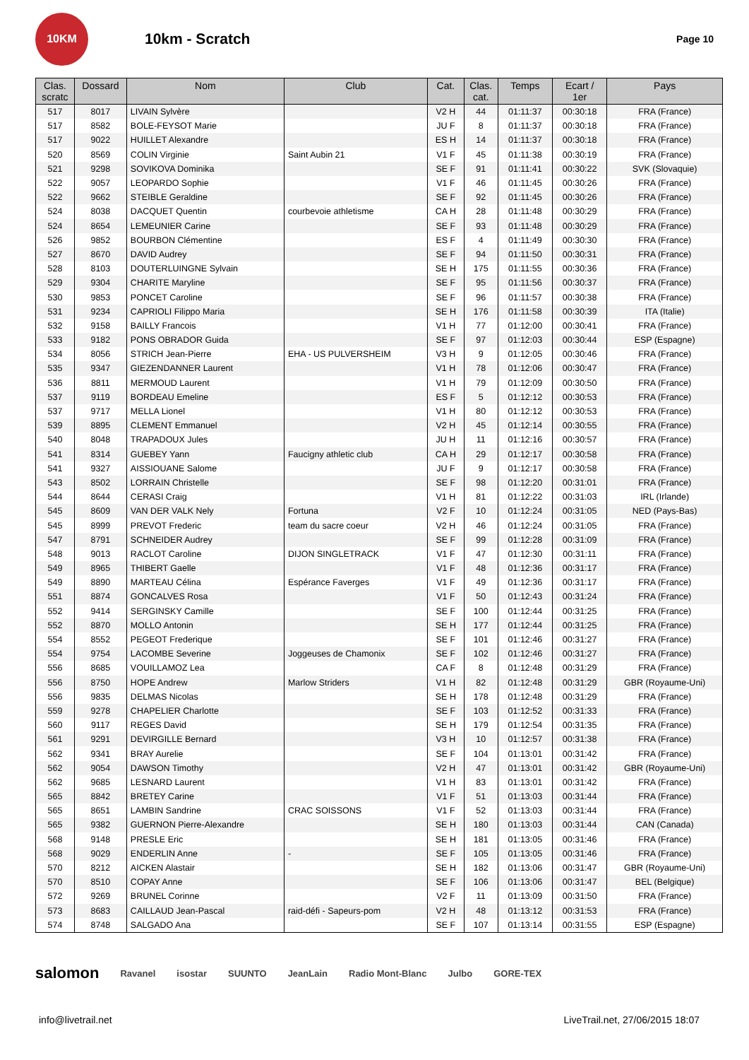10KM
10km - Scratch
Page 10
| Clas. scratc | Dossard | Nom | Club | Cat. | Clas. cat. | Temps | Ecart / 1er | Pays |
| --- | --- | --- | --- | --- | --- | --- | --- | --- |
| 517 | 8017 | LIVAIN Sylvère | | V2 H | 44 | 01:11:37 | 00:30:18 | FRA (France) |
| 517 | 8582 | BOLE-FEYSOT Marie | | JU F | 8 | 01:11:37 | 00:30:18 | FRA (France) |
| 517 | 9022 | HUILLET Alexandre | | ES H | 14 | 01:11:37 | 00:30:18 | FRA (France) |
| 520 | 8569 | COLIN Virginie | Saint Aubin 21 | V1 F | 45 | 01:11:38 | 00:30:19 | FRA (France) |
| 521 | 9298 | SOVIKOVA Dominika | | SE F | 91 | 01:11:41 | 00:30:22 | SVK (Slovaquie) |
| 522 | 9057 | LEOPARDO Sophie | | V1 F | 46 | 01:11:45 | 00:30:26 | FRA (France) |
| 522 | 9662 | STEIBLE Geraldine | | SE F | 92 | 01:11:45 | 00:30:26 | FRA (France) |
| 524 | 8038 | DACQUET Quentin | courbevoie athletisme | CA H | 28 | 01:11:48 | 00:30:29 | FRA (France) |
| 524 | 8654 | LEMEUNIER Carine | | SE F | 93 | 01:11:48 | 00:30:29 | FRA (France) |
| 526 | 9852 | BOURBON Clémentine | | ES F | 4 | 01:11:49 | 00:30:30 | FRA (France) |
| 527 | 8670 | DAVID Audrey | | SE F | 94 | 01:11:50 | 00:30:31 | FRA (France) |
| 528 | 8103 | DOUTERLUINGNE Sylvain | | SE H | 175 | 01:11:55 | 00:30:36 | FRA (France) |
| 529 | 9304 | CHARITE Maryline | | SE F | 95 | 01:11:56 | 00:30:37 | FRA (France) |
| 530 | 9853 | PONCET Caroline | | SE F | 96 | 01:11:57 | 00:30:38 | FRA (France) |
| 531 | 9234 | CAPRIOLI Filippo Maria | | SE H | 176 | 01:11:58 | 00:30:39 | ITA (Italie) |
| 532 | 9158 | BAILLY Francois | | V1 H | 77 | 01:12:00 | 00:30:41 | FRA (France) |
| 533 | 9182 | PONS OBRADOR Guida | | SE F | 97 | 01:12:03 | 00:30:44 | ESP (Espagne) |
| 534 | 8056 | STRICH Jean-Pierre | EHA - US PULVERSHEIM | V3 H | 9 | 01:12:05 | 00:30:46 | FRA (France) |
| 535 | 9347 | GIEZENDANNER Laurent | | V1 H | 78 | 01:12:06 | 00:30:47 | FRA (France) |
| 536 | 8811 | MERMOUD Laurent | | V1 H | 79 | 01:12:09 | 00:30:50 | FRA (France) |
| 537 | 9119 | BORDEAU Emeline | | ES F | 5 | 01:12:12 | 00:30:53 | FRA (France) |
| 537 | 9717 | MELLA Lionel | | V1 H | 80 | 01:12:12 | 00:30:53 | FRA (France) |
| 539 | 8895 | CLEMENT Emmanuel | | V2 H | 45 | 01:12:14 | 00:30:55 | FRA (France) |
| 540 | 8048 | TRAPADOUX Jules | | JU H | 11 | 01:12:16 | 00:30:57 | FRA (France) |
| 541 | 8314 | GUEBEY Yann | Faucigny athletic club | CA H | 29 | 01:12:17 | 00:30:58 | FRA (France) |
| 541 | 9327 | AISSIOUANE Salome | | JU F | 9 | 01:12:17 | 00:30:58 | FRA (France) |
| 543 | 8502 | LORRAIN Christelle | | SE F | 98 | 01:12:20 | 00:31:01 | FRA (France) |
| 544 | 8644 | CERASI Craig | | V1 H | 81 | 01:12:22 | 00:31:03 | IRL (Irlande) |
| 545 | 8609 | VAN DER VALK Nely | Fortuna | V2 F | 10 | 01:12:24 | 00:31:05 | NED (Pays-Bas) |
| 545 | 8999 | PREVOT Frederic | team du sacre coeur | V2 H | 46 | 01:12:24 | 00:31:05 | FRA (France) |
| 547 | 8791 | SCHNEIDER Audrey | | SE F | 99 | 01:12:28 | 00:31:09 | FRA (France) |
| 548 | 9013 | RACLOT Caroline | DIJON SINGLETRACK | V1 F | 47 | 01:12:30 | 00:31:11 | FRA (France) |
| 549 | 8965 | THIBERT Gaelle | | V1 F | 48 | 01:12:36 | 00:31:17 | FRA (France) |
| 549 | 8890 | MARTEAU Célina | Espérance Faverges | V1 F | 49 | 01:12:36 | 00:31:17 | FRA (France) |
| 551 | 8874 | GONCALVES Rosa | | V1 F | 50 | 01:12:43 | 00:31:24 | FRA (France) |
| 552 | 9414 | SERGINSKY Camille | | SE F | 100 | 01:12:44 | 00:31:25 | FRA (France) |
| 552 | 8870 | MOLLO Antonin | | SE H | 177 | 01:12:44 | 00:31:25 | FRA (France) |
| 554 | 8552 | PEGEOT Frederique | | SE F | 101 | 01:12:46 | 00:31:27 | FRA (France) |
| 554 | 9754 | LACOMBE Severine | Joggeuses de Chamonix | SE F | 102 | 01:12:46 | 00:31:27 | FRA (France) |
| 556 | 8685 | VOUILLAMOZ Lea | | CA F | 8 | 01:12:48 | 00:31:29 | FRA (France) |
| 556 | 8750 | HOPE Andrew | Marlow Striders | V1 H | 82 | 01:12:48 | 00:31:29 | GBR (Royaume-Uni) |
| 556 | 9835 | DELMAS Nicolas | | SE H | 178 | 01:12:48 | 00:31:29 | FRA (France) |
| 559 | 9278 | CHAPELIER Charlotte | | SE F | 103 | 01:12:52 | 00:31:33 | FRA (France) |
| 560 | 9117 | REGES David | | SE H | 179 | 01:12:54 | 00:31:35 | FRA (France) |
| 561 | 9291 | DEVIRGILLE Bernard | | V3 H | 10 | 01:12:57 | 00:31:38 | FRA (France) |
| 562 | 9341 | BRAY Aurelie | | SE F | 104 | 01:13:01 | 00:31:42 | FRA (France) |
| 562 | 9054 | DAWSON Timothy | | V2 H | 47 | 01:13:01 | 00:31:42 | GBR (Royaume-Uni) |
| 562 | 9685 | LESNARD Laurent | | V1 H | 83 | 01:13:01 | 00:31:42 | FRA (France) |
| 565 | 8842 | BRETEY Carine | | V1 F | 51 | 01:13:03 | 00:31:44 | FRA (France) |
| 565 | 8651 | LAMBIN Sandrine | CRAC SOISSONS | V1 F | 52 | 01:13:03 | 00:31:44 | FRA (France) |
| 565 | 9382 | GUERNON Pierre-Alexandre | | SE H | 180 | 01:13:03 | 00:31:44 | CAN (Canada) |
| 568 | 9148 | PRESLE Eric | | SE H | 181 | 01:13:05 | 00:31:46 | FRA (France) |
| 568 | 9029 | ENDERLIN Anne | - | SE F | 105 | 01:13:05 | 00:31:46 | FRA (France) |
| 570 | 8212 | AICKEN Alastair | | SE H | 182 | 01:13:06 | 00:31:47 | GBR (Royaume-Uni) |
| 570 | 8510 | COPAY Anne | | SE F | 106 | 01:13:06 | 00:31:47 | BEL (Belgique) |
| 572 | 9269 | BRUNEL Corinne | | V2 F | 11 | 01:13:09 | 00:31:50 | FRA (France) |
| 573 | 8683 | CAILLAUD Jean-Pascal | raid-défi - Sapeurs-pom | V2 H | 48 | 01:13:12 | 00:31:53 | FRA (France) |
| 574 | 8748 | SALGADO Ana | | SE F | 107 | 01:13:14 | 00:31:55 | ESP (Espagne) |
salomon Ravanel isostar SUUNTO JeanLain Radio Mont-Blanc Julbo GORE-TEX
info@livetrail.net LiveTrail.net, 27/06/2015 18:07